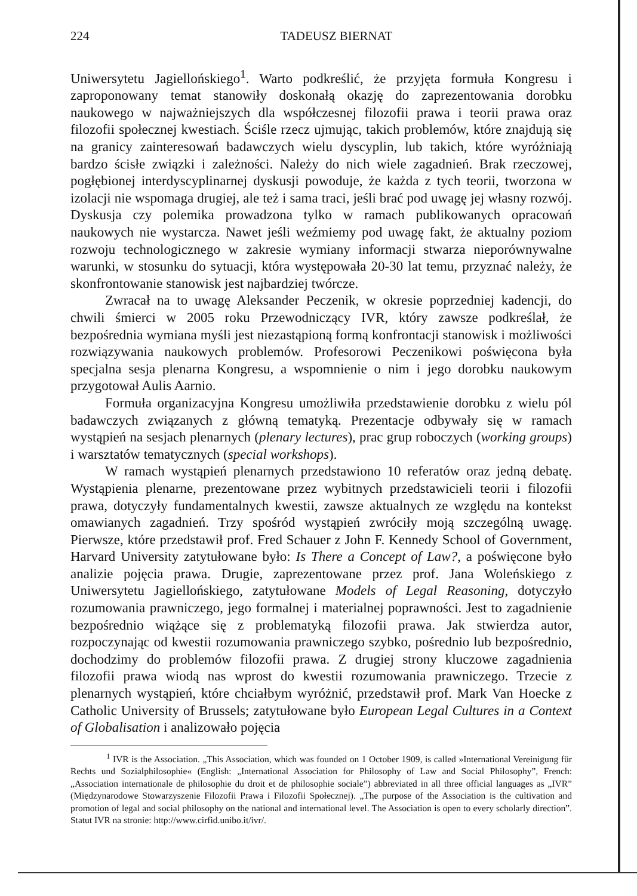224 TADEUSZ BIERNAT
Uniwersytetu Jagiellońskiego<sup>1</sup>. Warto podkreślić, że przyjęta formuła Kongresu i zaproponowany temat stanowiły doskonałą okazję do zaprezentowania dorobku naukowego w najważniejszych dla współczesnej filozofii prawa i teorii prawa oraz filozofii społecznej kwestiach. Ściśle rzecz ujmując, takich problemów, które znajdują się na granicy zainteresowań badawczych wielu dyscyplin, lub takich, które wyróżniają bardzo ścisłe związki i zależności. Należy do nich wiele zagadnień. Brak rzeczowej, pogłębionej interdyscyplinarnej dyskusji powoduje, że każda z tych teorii, tworzona w izolacji nie wspomaga drugiej, ale też i sama traci, jeśli brać pod uwagę jej własny rozwój. Dyskusja czy polemika prowadzona tylko w ramach publikowanych opracowań naukowych nie wystarcza. Nawet jeśli weźmiemy pod uwagę fakt, że aktualny poziom rozwoju technologicznego w zakresie wymiany informacji stwarza nieporównywalne warunki, w stosunku do sytuacji, która występowała 20-30 lat temu, przyznać należy, że skonfrontowanie stanowisk jest najbardziej twórcze.
Zwracał na to uwagę Aleksander Peczenik, w okresie poprzedniej kadencji, do chwili śmierci w 2005 roku Przewodniczący IVR, który zawsze podkreślał, że bezpośrednia wymiana myśli jest niezastąpioną formą konfrontacji stanowisk i możliwości rozwiązywania naukowych problemów. Profesorowi Peczenikowi poświęcona była specjalna sesja plenarna Kongresu, a wspomnienie o nim i jego dorobku naukowym przygotował Aulis Aarnio.
Formuła organizacyjna Kongresu umożliwiła przedstawienie dorobku z wielu pól badawczych związanych z główną tematyką. Prezentacje odbywały się w ramach wystąpień na sesjach plenarnych (plenary lectures), prac grup roboczych (working groups) i warsztatów tematycznych (special workshops).
W ramach wystąpień plenarnych przedstawiono 10 referatów oraz jedną debatę. Wystąpienia plenarne, prezentowane przez wybitnych przedstawicieli teorii i filozofii prawa, dotyczyły fundamentalnych kwestii, zawsze aktualnych ze względu na kontekst omawianych zagadnień. Trzy spośród wystąpień zwróciły moją szczególną uwagę. Pierwsze, które przedstawił prof. Fred Schauer z John F. Kennedy School of Government, Harvard University zatytułowane było: Is There a Concept of Law?, a poświęcone było analizie pojęcia prawa. Drugie, zaprezentowane przez prof. Jana Woleńskiego z Uniwersytetu Jagiellońskiego, zatytułowane Models of Legal Reasoning, dotyczyło rozumowania prawniczego, jego formalnej i materialnej poprawności. Jest to zagadnienie bezpośrednio wiążące się z problematyką filozofii prawa. Jak stwierdza autor, rozpoczynając od kwestii rozumowania prawniczego szybko, pośrednio lub bezpośrednio, dochodzimy do problemów filozofii prawa. Z drugiej strony kluczowe zagadnienia filozofii prawa wiodą nas wprost do kwestii rozumowania prawniczego. Trzecie z plenarnych wystąpień, które chciałbym wyróżnić, przedstawił prof. Mark Van Hoecke z Catholic University of Brussels; zatytułowane było European Legal Cultures in a Context of Globalisation i analizowało pojęcia
<sup>1</sup> IVR is the Association. „This Association, which was founded on 1 October 1909, is called »International Vereinigung für Rechts und Sozialphilosophie« (English: „International Association for Philosophy of Law and Social Philosophy”, French: „Association internationale de philosophie du droit et de philosophie sociale”) abbreviated in all three official languages as „IVR” (Międzynarodowe Stowarzyszenie Filozofii Prawa i Filozofii Społecznej). „The purpose of the Association is the cultivation and promotion of legal and social philosophy on the national and international level. The Association is open to every scholarly direction”. Statut IVR na stronie: http://www.cirfid.unibo.it/ivr/.